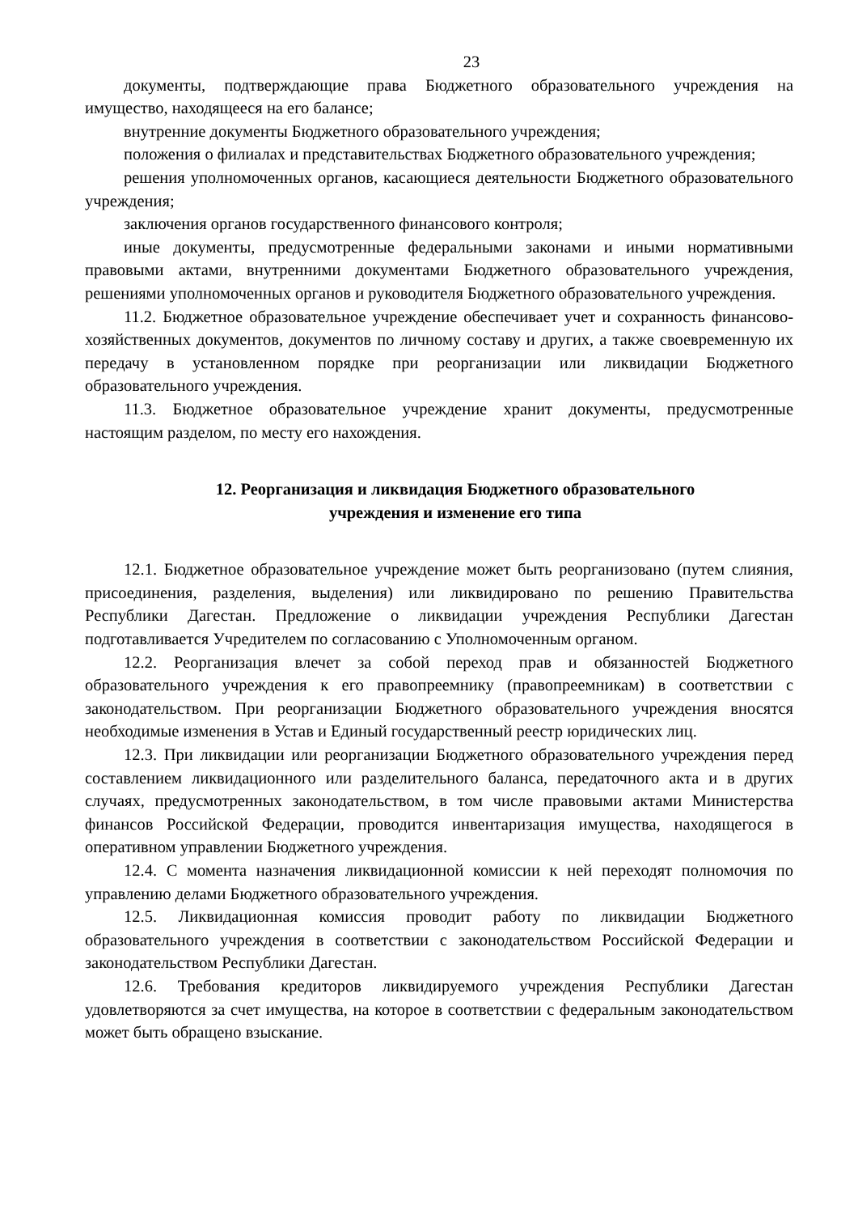23
документы, подтверждающие права Бюджетного образовательного учреждения на имущество, находящееся на его балансе;
внутренние документы Бюджетного образовательного учреждения;
положения о филиалах и представительствах Бюджетного образовательного учреждения;
решения уполномоченных органов, касающиеся деятельности Бюджетного образовательного учреждения;
заключения органов государственного финансового контроля;
иные документы, предусмотренные федеральными законами и иными нормативными правовыми актами, внутренними документами Бюджетного образовательного учреждения, решениями уполномоченных органов и руководителя Бюджетного образовательного учреждения.
11.2. Бюджетное образовательное учреждение обеспечивает учет и сохранность финансово-хозяйственных документов, документов по личному составу и других, а также своевременную их передачу в установленном порядке при реорганизации или ликвидации Бюджетного образовательного учреждения.
11.3. Бюджетное образовательное учреждение хранит документы, предусмотренные настоящим разделом, по месту его нахождения.
12. Реорганизация и ликвидация Бюджетного образовательного
учреждения и изменение его типа
12.1. Бюджетное образовательное учреждение может быть реорганизовано (путем слияния, присоединения, разделения, выделения) или ликвидировано по решению Правительства Республики Дагестан. Предложение о ликвидации учреждения Республики Дагестан подготавливается Учредителем по согласованию с Уполномоченным органом.
12.2. Реорганизация влечет за собой переход прав и обязанностей Бюджетного образовательного учреждения к его правопреемнику (правопреемникам) в соответствии с законодательством. При реорганизации Бюджетного образовательного учреждения вносятся необходимые изменения в Устав и Единый государственный реестр юридических лиц.
12.3. При ликвидации или реорганизации Бюджетного образовательного учреждения перед составлением ликвидационного или разделительного баланса, передаточного акта и в других случаях, предусмотренных законодательством, в том числе правовыми актами Министерства финансов Российской Федерации, проводится инвентаризация имущества, находящегося в оперативном управлении Бюджетного учреждения.
12.4. С момента назначения ликвидационной комиссии к ней переходят полномочия по управлению делами Бюджетного образовательного учреждения.
12.5. Ликвидационная комиссия проводит работу по ликвидации Бюджетного образовательного учреждения в соответствии с законодательством Российской Федерации и законодательством Республики Дагестан.
12.6. Требования кредиторов ликвидируемого учреждения Республики Дагестан удовлетворяются за счет имущества, на которое в соответствии с федеральным законодательством может быть обращено взыскание.